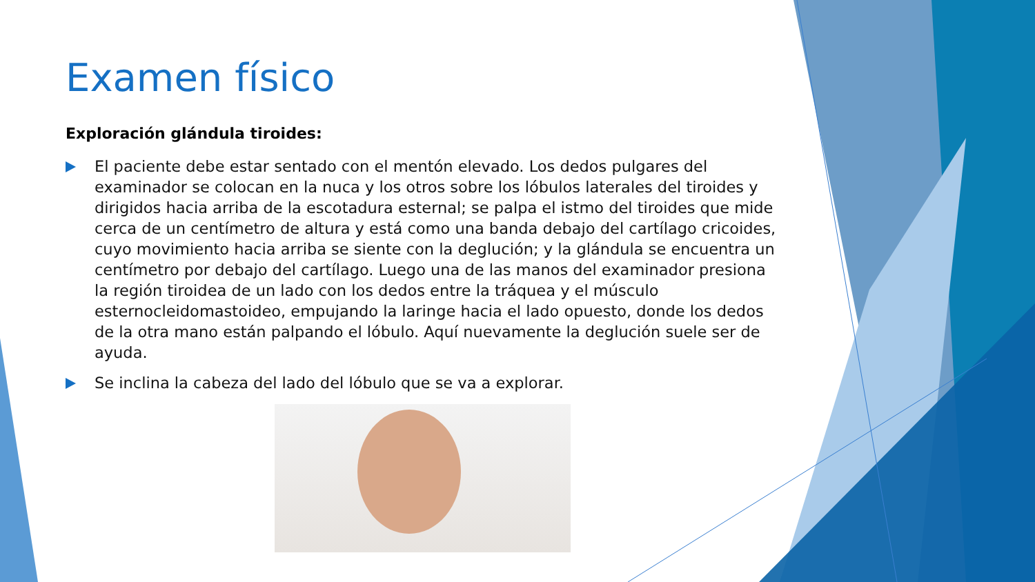Examen físico
Exploración glándula tiroides:
El paciente debe estar sentado con el mentón elevado. Los dedos pulgares del examinador se colocan en la nuca y los otros sobre los lóbulos laterales del tiroides y dirigidos hacia arriba de la escotadura esternal; se palpa el istmo del tiroides que mide cerca de un centímetro de altura y está como una banda debajo del cartílago cricoides, cuyo movimiento hacia arriba se siente con la deglución; y la glándula se encuentra un centímetro por debajo del cartílago. Luego una de las manos del examinador presiona la región tiroidea de un lado con los dedos entre la tráquea y el músculo esternocleidomastoideo, empujando la laringe hacia el lado opuesto, donde los dedos de la otra mano están palpando el lóbulo. Aquí nuevamente la deglución suele ser de ayuda.
Se inclina la cabeza del lado del lóbulo que se va a explorar.